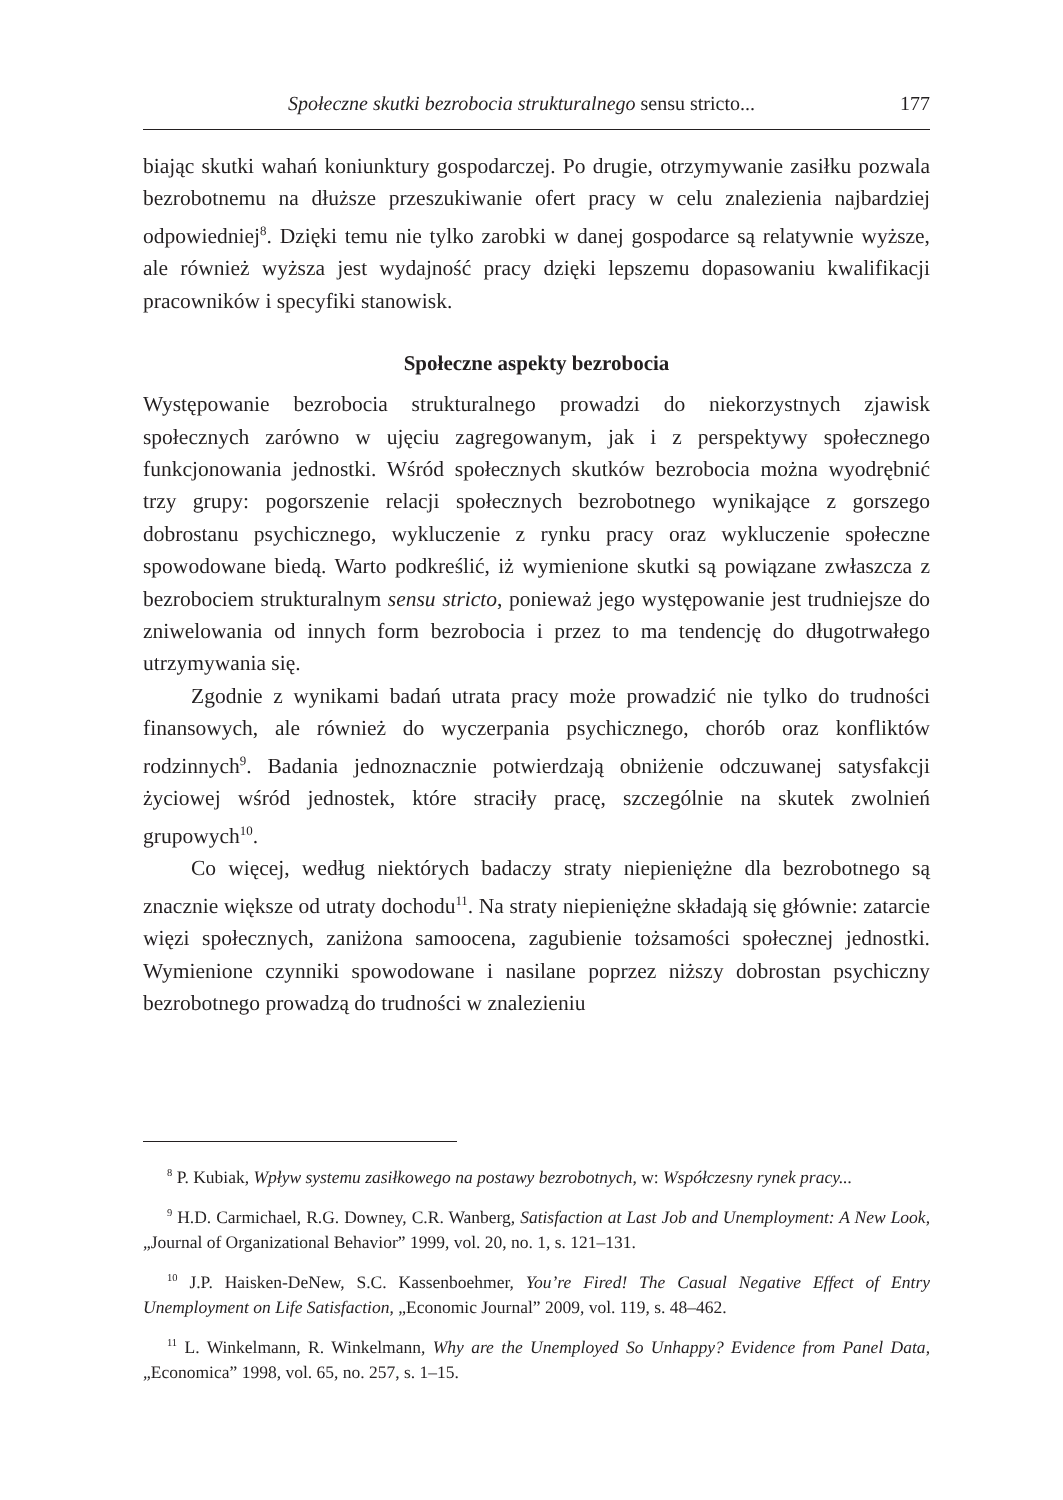Społeczne skutki bezrobocia strukturalnego sensu stricto... 177
biając skutki wahań koniunktury gospodarczej. Po drugie, otrzymywanie zasiłku pozwala bezrobotnemu na dłuższe przeszukiwanie ofert pracy w celu znalezienia najbardziej odpowiedniej<sup>8</sup>. Dzięki temu nie tylko zarobki w danej gospodarce są relatywnie wyższe, ale również wyższa jest wydajność pracy dzięki lepszemu dopasowaniu kwalifikacji pracowników i specyfiki stanowisk.
Społeczne aspekty bezrobocia
Występowanie bezrobocia strukturalnego prowadzi do niekorzystnych zjawisk społecznych zarówno w ujęciu zagregowanym, jak i z perspektywy społecznego funkcjonowania jednostki. Wśród społecznych skutków bezrobocia można wyodrębnić trzy grupy: pogorszenie relacji społecznych bezrobotnego wynikające z gorszego dobrostanu psychicznego, wykluczenie z rynku pracy oraz wykluczenie społeczne spowodowane biedą. Warto podkreślić, iż wymienione skutki są powiązane zwłaszcza z bezrobociem strukturalnym sensu stricto, ponieważ jego występowanie jest trudniejsze do zniwelowania od innych form bezrobocia i przez to ma tendencję do długotrwałego utrzymywania się.
Zgodnie z wynikami badań utrata pracy może prowadzić nie tylko do trudności finansowych, ale również do wyczerpania psychicznego, chorób oraz konfliktów rodzinnych<sup>9</sup>. Badania jednoznacznie potwierdzają obniżenie odczuwanej satysfakcji życiowej wśród jednostek, które straciły pracę, szczególnie na skutek zwolnień grupowych<sup>10</sup>.
Co więcej, według niektórych badaczy straty niepieniężne dla bezrobotnego są znacznie większe od utraty dochodu<sup>11</sup>. Na straty niepieniężne składają się głównie: zatarcie więzi społecznych, zaniżona samoocena, zagubienie tożsamości społecznej jednostki. Wymienione czynniki spowodowane i nasilane poprzez niższy dobrostan psychiczny bezrobotnego prowadzą do trudności w znalezieniu
<sup>8</sup> P. Kubiak, Wpływ systemu zasiłkowego na postawy bezrobotnych, w: Współczesny rynek pracy...
<sup>9</sup> H.D. Carmichael, R.G. Downey, C.R. Wanberg, Satisfaction at Last Job and Unemployment: A New Look, „Journal of Organizational Behavior” 1999, vol. 20, no. 1, s. 121–131.
<sup>10</sup> J.P. Haisken-DeNew, S.C. Kassenboehmer, You’re Fired! The Casual Negative Effect of Entry Unemployment on Life Satisfaction, „Economic Journal” 2009, vol. 119, s. 48–462.
<sup>11</sup> L. Winkelmann, R. Winkelmann, Why are the Unemployed So Unhappy? Evidence from Panel Data, „Economica” 1998, vol. 65, no. 257, s. 1–15.